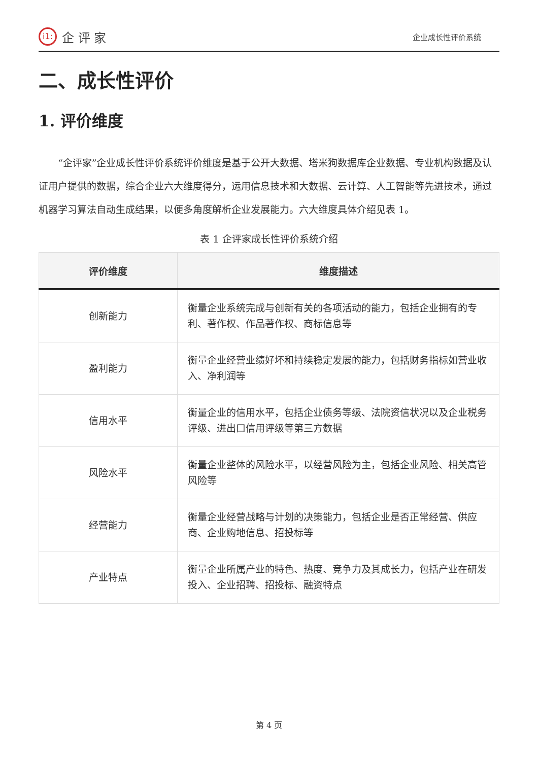i1:
企 评 家
企业成长性评价系统
二、成长性评价
1. 评价维度
“企评家”企业成长性评价系统评价维度是基于公开大数据、塔米狗数据库企业数据、专业机构数据及认证用户提供的数据，综合企业六大维度得分，运用信息技术和大数据、云计算、人工智能等先进技术，通过机器学习算法自动生成结果，以便多角度解析企业发展能力。六大维度具体介绍见表 1。
表 1 企评家成长性评价系统介绍
| 评价维度 | 维度描述 |
| --- | --- |
| 创新能力 | 衡量企业系统完成与创新有关的各项活动的能力，包括企业拥有的专利、著作权、作品著作权、商标信息等 |
| 盈利能力 | 衡量企业经营业绩好坏和持续稳定发展的能力，包括财务指标如营业收入、净利润等 |
| 信用水平 | 衡量企业的信用水平，包括企业债务等级、法院资信状况以及企业税务评级、进出口信用评级等第三方数据 |
| 风险水平 | 衡量企业整体的风险水平，以经营风险为主，包括企业风险、相关高管风险等 |
| 经营能力 | 衡量企业经营战略与计划的决策能力，包括企业是否正常经营、供应商、企业购地信息、招投标等 |
| 产业特点 | 衡量企业所属产业的特色、热度、竞争力及其成长力，包括产业在研发投入、企业招聘、招投标、融资特点 |
第 4 页